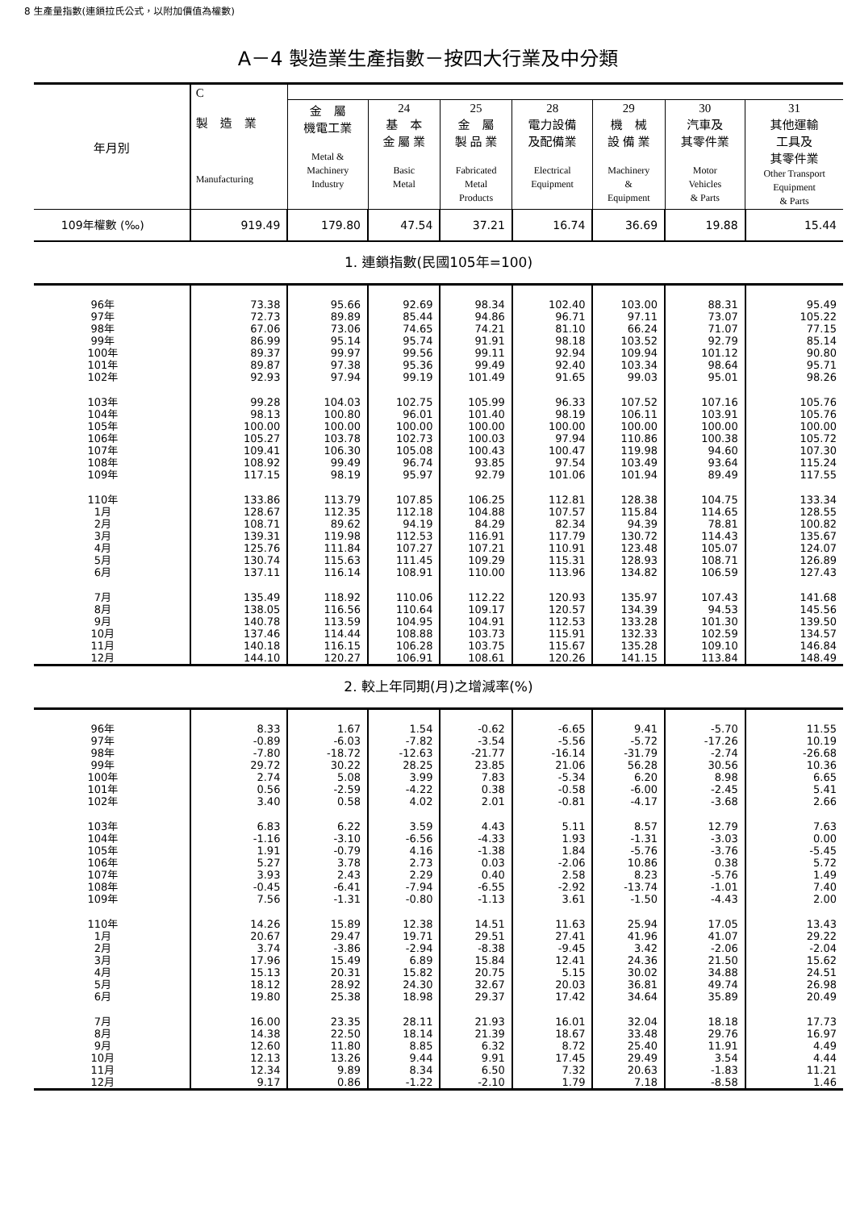8 生產量指數(連鎖拉氏公式，以附加價值為權數)
A－4 製造業生產指數－按四大行業及中分類
| 年月別 | C 製 造 業 Manufacturing | | | | | | | |
| --- | --- | --- | --- | --- | --- | --- | --- | --- |
| | | 金 屬 機電工業 Metal & Machinery Industry | 24 基 本 金 屬 業 Basic Metal | 25 金 屬 製 品 業 Fabricated Metal Products | 28 電力設備 及配備業 Electrical Equipment | 29 機 械 設 備 業 Machinery & Equipment | 30 汽車及 其零件業 Motor Vehicles & Parts | 31 其他運輸 工具及 其零件業 Other Transport Equipment & Parts |
| 109年權數 (‰) | 919.49 | 179.80 | 47.54 | 37.21 | 16.74 | 36.69 | 19.88 | 15.44 |
| 1. 連鎖指數(民國105年=100) | | | | | | | | |
| 96年 | 73.38 | 95.66 | 92.69 | 98.34 | 102.40 | 103.00 | 88.31 | 95.49 |
| 97年 | 72.73 | 89.89 | 85.44 | 94.86 | 96.71 | 97.11 | 73.07 | 105.22 |
| 98年 | 67.06 | 73.06 | 74.65 | 74.21 | 81.10 | 66.24 | 71.07 | 77.15 |
| 99年 | 86.99 | 95.14 | 95.74 | 91.91 | 98.18 | 103.52 | 92.79 | 85.14 |
| 100年 | 89.37 | 99.97 | 99.56 | 99.11 | 92.94 | 109.94 | 101.12 | 90.80 |
| 101年 | 89.87 | 97.38 | 95.36 | 99.49 | 92.40 | 103.34 | 98.64 | 95.71 |
| 102年 | 92.93 | 97.94 | 99.19 | 101.49 | 91.65 | 99.03 | 95.01 | 98.26 |
| 103年 | 99.28 | 104.03 | 102.75 | 105.99 | 96.33 | 107.52 | 107.16 | 105.76 |
| 104年 | 98.13 | 100.80 | 96.01 | 101.40 | 98.19 | 106.11 | 103.91 | 105.76 |
| 105年 | 100.00 | 100.00 | 100.00 | 100.00 | 100.00 | 100.00 | 100.00 | 100.00 |
| 106年 | 105.27 | 103.78 | 102.73 | 100.03 | 97.94 | 110.86 | 100.38 | 105.72 |
| 107年 | 109.41 | 106.30 | 105.08 | 100.43 | 100.47 | 119.98 | 94.60 | 107.30 |
| 108年 | 108.92 | 99.49 | 96.74 | 93.85 | 97.54 | 103.49 | 93.64 | 115.24 |
| 109年 | 117.15 | 98.19 | 95.97 | 92.79 | 101.06 | 101.94 | 89.49 | 117.55 |
| 110年 | 133.86 | 113.79 | 107.85 | 106.25 | 112.81 | 128.38 | 104.75 | 133.34 |
| 1月 | 128.67 | 112.35 | 112.18 | 104.88 | 107.57 | 115.84 | 114.65 | 128.55 |
| 2月 | 108.71 | 89.62 | 94.19 | 84.29 | 82.34 | 94.39 | 78.81 | 100.82 |
| 3月 | 139.31 | 119.98 | 112.53 | 116.91 | 117.79 | 130.72 | 114.43 | 135.67 |
| 4月 | 125.76 | 111.84 | 107.27 | 107.21 | 110.91 | 123.48 | 105.07 | 124.07 |
| 5月 | 130.74 | 115.63 | 111.45 | 109.29 | 115.31 | 128.93 | 108.71 | 126.89 |
| 6月 | 137.11 | 116.14 | 108.91 | 110.00 | 113.96 | 134.82 | 106.59 | 127.43 |
| 7月 | 135.49 | 118.92 | 110.06 | 112.22 | 120.93 | 135.97 | 107.43 | 141.68 |
| 8月 | 138.05 | 116.56 | 110.64 | 109.17 | 120.57 | 134.39 | 94.53 | 145.56 |
| 9月 | 140.78 | 113.59 | 104.95 | 104.91 | 112.53 | 133.28 | 101.30 | 139.50 |
| 10月 | 137.46 | 114.44 | 108.88 | 103.73 | 115.91 | 132.33 | 102.59 | 134.57 |
| 11月 | 140.18 | 116.15 | 106.28 | 103.75 | 115.67 | 135.28 | 109.10 | 146.84 |
| 12月 | 144.10 | 120.27 | 106.91 | 108.61 | 120.26 | 141.15 | 113.84 | 148.49 |
| 2. 較上年同期(月)之增減率(%) | | | | | | | | |
| 96年 | 8.33 | 1.67 | 1.54 | -0.62 | -6.65 | 9.41 | -5.70 | 11.55 |
| 97年 | -0.89 | -6.03 | -7.82 | -3.54 | -5.56 | -5.72 | -17.26 | 10.19 |
| 98年 | -7.80 | -18.72 | -12.63 | -21.77 | -16.14 | -31.79 | -2.74 | -26.68 |
| 99年 | 29.72 | 30.22 | 28.25 | 23.85 | 21.06 | 56.28 | 30.56 | 10.36 |
| 100年 | 2.74 | 5.08 | 3.99 | 7.83 | -5.34 | 6.20 | 8.98 | 6.65 |
| 101年 | 0.56 | -2.59 | -4.22 | 0.38 | -0.58 | -6.00 | -2.45 | 5.41 |
| 102年 | 3.40 | 0.58 | 4.02 | 2.01 | -0.81 | -4.17 | -3.68 | 2.66 |
| 103年 | 6.83 | 6.22 | 3.59 | 4.43 | 5.11 | 8.57 | 12.79 | 7.63 |
| 104年 | -1.16 | -3.10 | -6.56 | -4.33 | 1.93 | -1.31 | -3.03 | 0.00 |
| 105年 | 1.91 | -0.79 | 4.16 | -1.38 | 1.84 | -5.76 | -3.76 | -5.45 |
| 106年 | 5.27 | 3.78 | 2.73 | 0.03 | -2.06 | 10.86 | 0.38 | 5.72 |
| 107年 | 3.93 | 2.43 | 2.29 | 0.40 | 2.58 | 8.23 | -5.76 | 1.49 |
| 108年 | -0.45 | -6.41 | -7.94 | -6.55 | -2.92 | -13.74 | -1.01 | 7.40 |
| 109年 | 7.56 | -1.31 | -0.80 | -1.13 | 3.61 | -1.50 | -4.43 | 2.00 |
| 110年 | 14.26 | 15.89 | 12.38 | 14.51 | 11.63 | 25.94 | 17.05 | 13.43 |
| 1月 | 20.67 | 29.47 | 19.71 | 29.51 | 27.41 | 41.96 | 41.07 | 29.22 |
| 2月 | 3.74 | -3.86 | -2.94 | -8.38 | -9.45 | 3.42 | -2.06 | -2.04 |
| 3月 | 17.96 | 15.49 | 6.89 | 15.84 | 12.41 | 24.36 | 21.50 | 15.62 |
| 4月 | 15.13 | 20.31 | 15.82 | 20.75 | 5.15 | 30.02 | 34.88 | 24.51 |
| 5月 | 18.12 | 28.92 | 24.30 | 32.67 | 20.03 | 36.81 | 49.74 | 26.98 |
| 6月 | 19.80 | 25.38 | 18.98 | 29.37 | 17.42 | 34.64 | 35.89 | 20.49 |
| 7月 | 16.00 | 23.35 | 28.11 | 21.93 | 16.01 | 32.04 | 18.18 | 17.73 |
| 8月 | 14.38 | 22.50 | 18.14 | 21.39 | 18.67 | 33.48 | 29.76 | 16.97 |
| 9月 | 12.60 | 11.80 | 8.85 | 6.32 | 8.72 | 25.40 | 11.91 | 4.49 |
| 10月 | 12.13 | 13.26 | 9.44 | 9.91 | 17.45 | 29.49 | 3.54 | 4.44 |
| 11月 | 12.34 | 9.89 | 8.34 | 6.50 | 7.32 | 20.63 | -1.83 | 11.21 |
| 12月 | 9.17 | 0.86 | -1.22 | -2.10 | 1.79 | 7.18 | -8.58 | 1.46 |